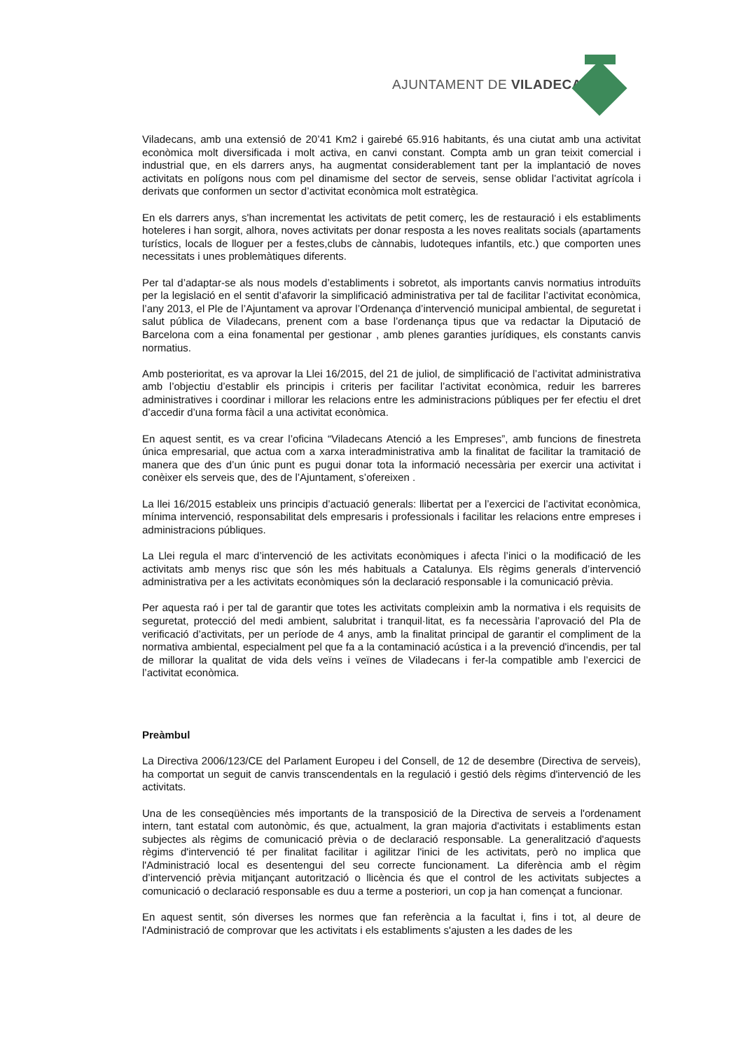AJUNTAMENT DE VILADECANS
Viladecans, amb una extensió de 20’41 Km2 i gairebé 65.916 habitants, és una ciutat amb una activitat econòmica molt diversificada i molt activa, en canvi constant. Compta amb un gran teixit comercial i industrial que, en els darrers anys, ha augmentat considerablement tant per la implantació de noves activitats en polígons nous com pel dinamisme del sector de serveis, sense oblidar l’activitat agrícola i derivats que conformen un sector d’activitat econòmica molt estratègica.
En els darrers anys, s'han incrementat les activitats de petit comerç, les de restauració i els establiments hoteleres i han sorgit, alhora, noves activitats per donar resposta a les noves realitats socials (apartaments turístics, locals de lloguer per a festes,clubs de cànnabis, ludoteques infantils, etc.) que comporten unes necessitats i unes problemàtiques diferents.
Per tal d’adaptar-se als nous models d’establiments i sobretot, als importants canvis normatius introduïts per la legislació en el sentit d’afavorir la simplificació administrativa per tal de facilitar l’activitat econòmica, l’any 2013, el Ple de l’Ajuntament va aprovar l’Ordenança d’intervenció municipal ambiental, de seguretat i salut pública de Viladecans, prenent com a base l’ordenança tipus que va redactar la Diputació de Barcelona com a eina fonamental per gestionar , amb plenes garanties jurídiques, els constants canvis normatius.
Amb posterioritat, es va aprovar la Llei 16/2015, del 21 de juliol, de simplificació de l’activitat administrativa amb l’objectiu d’establir els principis i criteris per facilitar l’activitat econòmica, reduir les barreres administratives i coordinar i millorar les relacions entre les administracions públiques per fer efectiu el dret d’accedir d’una forma fàcil a una activitat econòmica.
En aquest sentit, es va crear l’oficina “Viladecans Atenció a les Empreses”, amb funcions de finestreta única empresarial, que actua com a xarxa interadministrativa amb la finalitat de facilitar la tramitació de manera que des d’un únic punt es pugui donar tota la informació necessària per exercir una activitat i conèixer els serveis que, des de l’Ajuntament, s’ofereixen .
La llei 16/2015 estableix uns principis d’actuació generals: llibertat per a l’exercici de l’activitat econòmica, mínima intervenció, responsabilitat dels empresaris i professionals i facilitar les relacions entre empreses i administracions públiques.
La Llei regula el marc d’intervenció de les activitats econòmiques i afecta l’inici o la modificació de les activitats amb menys risc que són les més habituals a Catalunya. Els règims generals d’intervenció administrativa per a les activitats econòmiques són la declaració responsable i la comunicació prèvia.
Per aquesta raó i per tal de garantir que totes les activitats compleixin amb la normativa i els requisits de seguretat, protecció del medi ambient, salubritat i tranquil·litat, es fa necessària l’aprovació del Pla de verificació d’activitats, per un període de 4 anys, amb la finalitat principal de garantir el compliment de la normativa ambiental, especialment pel que fa a la contaminació acústica i a la prevenció d'incendis, per tal de millorar la qualitat de vida dels veïns i veïnes de Viladecans i fer-la compatible amb l’exercici de l’activitat econòmica.
Preàmbul
La Directiva 2006/123/CE del Parlament Europeu i del Consell, de 12 de desembre (Directiva de serveis), ha comportat un seguit de canvis transcendentals en la regulació i gestió dels règims d'intervenció de les activitats.
Una de les conseqüències més importants de la transposició de la Directiva de serveis a l'ordenament intern, tant estatal com autonòmic, és que, actualment, la gran majoria d'activitats i establiments estan subjectes als règims de comunicació prèvia o de declaració responsable. La generalització d'aquests règims d'intervenció té per finalitat facilitar i agilitzar l'inici de les activitats, però no implica que l'Administració local es desentengui del seu correcte funcionament. La diferència amb el règim d’intervenció prèvia mitjançant autorització o llicència és que el control de les activitats subjectes a comunicació o declaració responsable es duu a terme a posteriori, un cop ja han començat a funcionar.
En aquest sentit, són diverses les normes que fan referència a la facultat i, fins i tot, al deure de l'Administració de comprovar que les activitats i els establiments s'ajusten a les dades de les